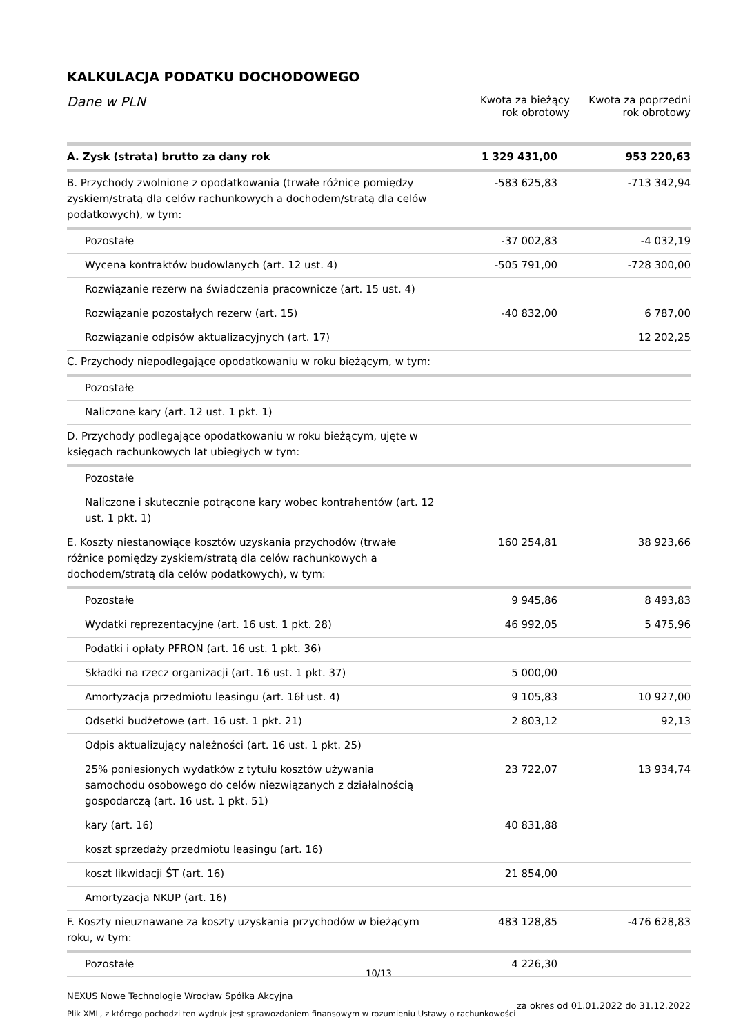KALKULACJA PODATKU DOCHODOWEGO
Dane w PLN
Kwota za bieżący
rok obrotowy
Kwota za poprzedni
rok obrotowy
| A. Zysk (strata) brutto za dany rok | 1 329 431,00 | 953 220,63 |
| B. Przychody zwolnione z opodatkowania (trwałe różnice pomiędzy zyskiem/stratą dla celów rachunkowych a dochodem/stratą dla celów podatkowych), w tym: | -583 625,83 | -713 342,94 |
| Pozostałe | -37 002,83 | -4 032,19 |
| Wycena kontraktów budowlanych (art. 12 ust. 4) | -505 791,00 | -728 300,00 |
| Rozwiązanie rezerw na świadczenia pracownicze (art. 15 ust. 4) | | |
| Rozwiązanie pozostałych rezerw (art. 15) | -40 832,00 | 6 787,00 |
| Rozwiązanie odpisów aktualizacyjnych (art. 17) | | 12 202,25 |
| C. Przychody niepodlegające opodatkowaniu w roku bieżącym, w tym: | | |
| Pozostałe | | |
| Naliczone kary (art. 12 ust. 1 pkt. 1) | | |
| D. Przychody podlegające opodatkowaniu w roku bieżącym, ujęte w księgach rachunkowych lat ubiegłych w tym: | | |
| Pozostałe | | |
| Naliczone i skutecznie potrącone kary wobec kontrahentów (art. 12 ust. 1 pkt. 1) | | |
| E. Koszty niestanowiące kosztów uzyskania przychodów (trwałe różnice pomiędzy zyskiem/stratą dla celów rachunkowych a dochodem/stratą dla celów podatkowych), w tym: | 160 254,81 | 38 923,66 |
| Pozostałe | 9 945,86 | 8 493,83 |
| Wydatki reprezentacyjne (art. 16 ust. 1 pkt. 28) | 46 992,05 | 5 475,96 |
| Podatki i opłaty PFRON (art. 16 ust. 1 pkt. 36) | | |
| Składki na rzecz organizacji (art. 16 ust. 1 pkt. 37) | 5 000,00 | |
| Amortyzacja przedmiotu leasingu (art. 16ł ust. 4) | 9 105,83 | 10 927,00 |
| Odsetki budżetowe (art. 16 ust. 1 pkt. 21) | 2 803,12 | 92,13 |
| Odpis aktualizujący należności (art. 16 ust. 1 pkt. 25) | | |
| 25% poniesionych wydatków z tytułu kosztów używania samochodu osobowego do celów niezwiązanych z działalnością gospodarczą (art. 16 ust. 1 pkt. 51) | 23 722,07 | 13 934,74 |
| kary (art. 16) | 40 831,88 | |
| koszt sprzedaży przedmiotu leasingu (art. 16) | | |
| koszt likwidacji ŚT (art. 16) | 21 854,00 | |
| Amortyzacja NKUP (art. 16) | | |
| F. Koszty nieuznawane za koszty uzyskania przychodów w bieżącym roku, w tym: | 483 128,85 | -476 628,83 |
| Pozostałe | 4 226,30 | |
10/13
NEXUS Nowe Technologie Wrocław Spółka Akcyjna
Plik XML, z którego pochodzi ten wydruk jest sprawozdaniem finansowym w rozumieniu Ustawy o rachunkowości
za okres od 01.01.2022 do 31.12.2022